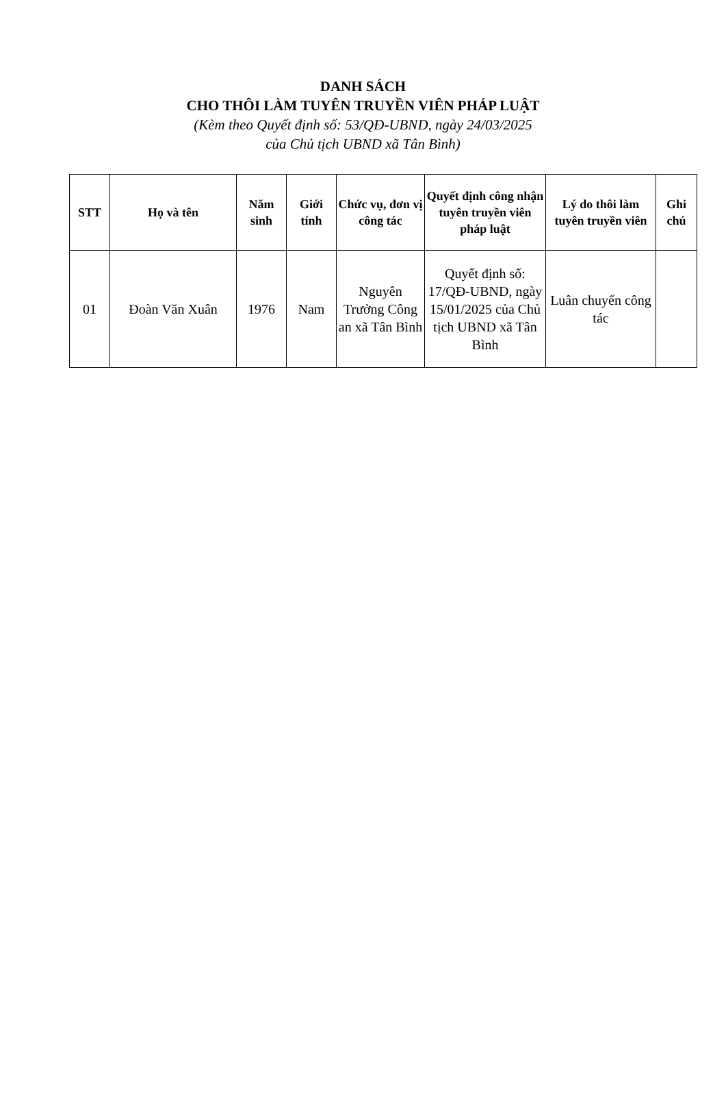DANH SÁCH
CHO THÔI LÀM TUYÊN TRUYỀN VIÊN PHÁP LUẬT
(Kèm theo Quyết định số: 53/QĐ-UBND, ngày 24/03/2025
của Chủ tịch UBND xã Tân Bình)
| STT | Họ và tên | Năm sinh | Giới tính | Chức vụ, đơn vị công tác | Quyết định công nhận tuyên truyền viên pháp luật | Lý do thôi làm tuyên truyền viên | Ghi chú |
| --- | --- | --- | --- | --- | --- | --- | --- |
| 01 | Đoàn Văn Xuân | 1976 | Nam | Nguyên Trưởng Công an xã Tân Bình | Quyết định số: 17/QĐ-UBND, ngày 15/01/2025 của Chủ tịch UBND xã Tân Bình | Luân chuyển công tác | |